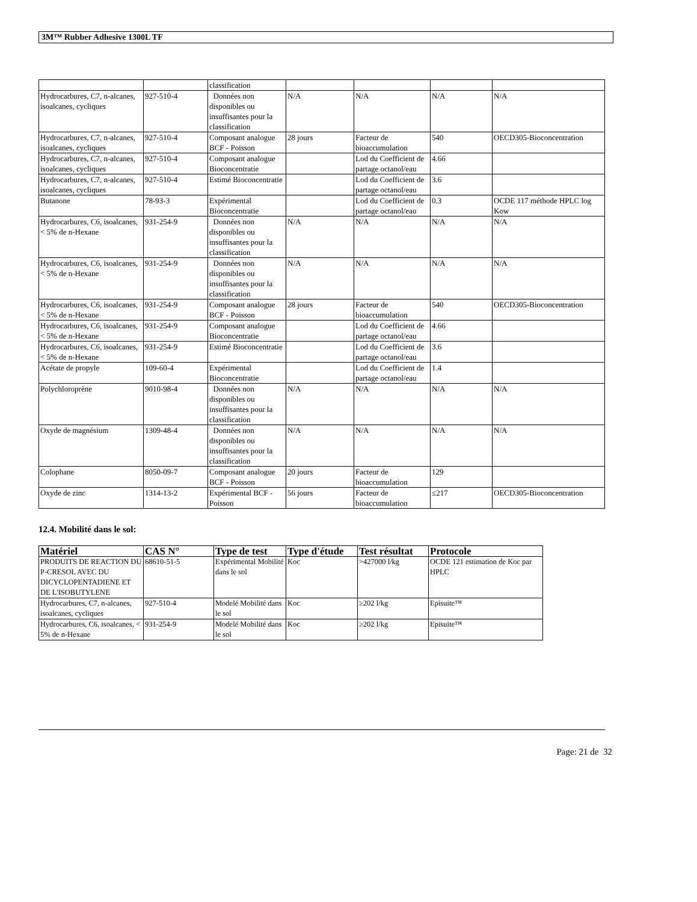3M™ Rubber Adhesive 1300L TF
| | | classification | | | | |
| Hydrocarbures, C7, n-alcanes, isoalcanes, cycliques | 927-510-4 | Données non disponibles ou insuffisantes pour la classification | N/A | N/A | N/A | N/A |
| Hydrocarbures, C7, n-alcanes, isoalcanes, cycliques | 927-510-4 | Composant analogue BCF - Poisson | 28 jours | Facteur de bioaccumulation | 540 | OECD305-Bioconcentration |
| Hydrocarbures, C7, n-alcanes, isoalcanes, cycliques | 927-510-4 | Composant analogue Bioconcentratie | | Lod du Coefficient de partage octanol/eau | 4.66 | |
| Hydrocarbures, C7, n-alcanes, isoalcanes, cycliques | 927-510-4 | Estimé Bioconcentratie | | Lod du Coefficient de partage octanol/eau | 3.6 | |
| Butanone | 78-93-3 | Expérimental Bioconcentratie | | Lod du Coefficient de partage octanol/eau | 0.3 | OCDE 117 méthode HPLC log Kow |
| Hydrocarbures, C6, isoalcanes, < 5% de n-Hexane | 931-254-9 | Données non disponibles ou insuffisantes pour la classification | N/A | N/A | N/A | N/A |
| Hydrocarbures, C6, isoalcanes, < 5% de n-Hexane | 931-254-9 | Données non disponibles ou insuffisantes pour la classification | N/A | N/A | N/A | N/A |
| Hydrocarbures, C6, isoalcanes, < 5% de n-Hexane | 931-254-9 | Composant analogue BCF - Poisson | 28 jours | Facteur de bioaccumulation | 540 | OECD305-Bioconcentration |
| Hydrocarbures, C6, isoalcanes, < 5% de n-Hexane | 931-254-9 | Composant analogue Bioconcentratie | | Lod du Coefficient de partage octanol/eau | 4.66 | |
| Hydrocarbures, C6, isoalcanes, < 5% de n-Hexane | 931-254-9 | Estimé Bioconcentratie | | Lod du Coefficient de partage octanol/eau | 3.6 | |
| Acétate de propyle | 109-60-4 | Expérimental Bioconcentratie | | Lod du Coefficient de partage octanol/eau | 1.4 | |
| Polychloroprène | 9010-98-4 | Données non disponibles ou insuffisantes pour la classification | N/A | N/A | N/A | N/A |
| Oxyde de magnésium | 1309-48-4 | Données non disponibles ou insuffisantes pour la classification | N/A | N/A | N/A | N/A |
| Colophane | 8050-09-7 | Composant analogue BCF - Poisson | 20 jours | Facteur de bioaccumulation | 129 | |
| Oxyde de zinc | 1314-13-2 | Expérimental BCF - Poisson | 56 jours | Facteur de bioaccumulation | ≤217 | OECD305-Bioconcentration |
12.4. Mobilité dans le sol:
| Matériel | CAS N° | Type de test | Type d'étude | Test résultat | Protocole |
| --- | --- | --- | --- | --- | --- |
| PRODUITS DE REACTION DU P-CRESOL AVEC DU DICYCLOPENTADIENE ET DE L'ISOBUTYLENE | 68610-51-5 | Expérimental Mobilité dans le sol | Koc | >427000 l/kg | OCDE 121 estimation de Koc par HPLC |
| Hydrocarbures, C7, n-alcanes, isoalcanes, cycliques | 927-510-4 | Modelé Mobilité dans le sol | Koc | ≥202 l/kg | Episuite™ |
| Hydrocarbures, C6, isoalcanes, < 5% de n-Hexane | 931-254-9 | Modelé Mobilité dans le sol | Koc | ≥202 l/kg | Episuite™ |
Page: 21 de 32